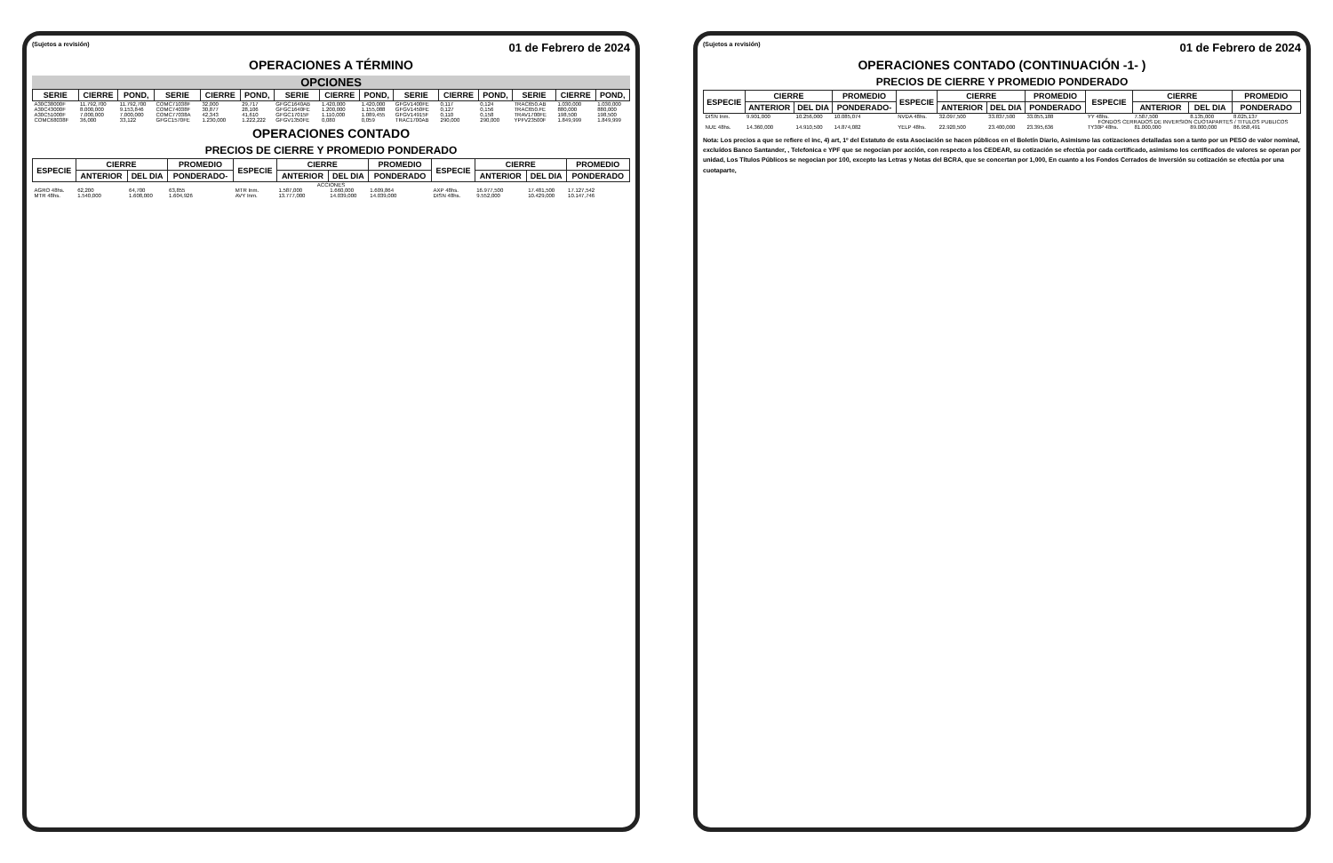(Sujetos a revisión) 01 de Febrero de 2024
OPERACIONES A TÉRMINO
OPCIONES
| SERIE | CIERRE | POND, | SERIE | CIERRE | POND, | SERIE | CIERRE | POND, | SERIE | CIERRE | POND, | SERIE | CIERRE | POND, |
| --- | --- | --- | --- | --- | --- | --- | --- | --- | --- | --- | --- | --- | --- | --- |
| A30C38000F | 11.792,700 | 11.792,700 | COMC71038F | 32,000 | 29,717 | GFGC1640AB | 1.420,000 | 1.420,000 | GFGV1400FE | 0,117 | 0,124 | TRAC650.AB | 1.030,000 | 1.030,000 |
| A30C43000F | 8.000,000 | 9.153,846 | COMC74038F | 30,877 | 28,106 | GFGC1640FE | 1.200,000 | 1.155,088 | GFGV1450FE | 0,127 | 0,156 | TRAC650.FE | 880,000 | 880,000 |
| A30C51000F | 7.000,000 | 7.000,000 | COMC77038A | 42,343 | 41,610 | GFGC17015F | 1.110,000 | 1.089,455 | GFGV14915F | 0,110 | 0,158 | TRAV1700FE | 198,500 | 198,500 |
| COMC68038F | 36,000 | 33,122 | GFGC1570FE | 1.230,000 | 1.222,222 | GFGV1350FE | 0,080 | 0,059 | TRAC1700AB | 290,000 | 290,000 | YPFV23500F | 1.849,999 | 1.849,999 |
OPERACIONES CONTADO
PRECIOS DE CIERRE Y PROMEDIO PONDERADO
| ESPECIE | CIERRE | | PROMEDIO | ESPECIE | CIERRE | | PROMEDIO | ESPECIE | CIERRE | | PROMEDIO |
| --- | --- | --- | --- | --- | --- | --- | --- | --- | --- | --- | --- |
| | ANTERIOR | DEL DIA | PONDERADO- | | ANTERIOR | DEL DIA | PONDERADO | | ANTERIOR | DEL DIA | PONDERADO |
| ACCIONES | | | | | | | | | | | |
| AGRO 48hs. | 62,200 | 64,700 | 63,855 | MTR Inm. | 1.587,000 | 1.660,000 | 1.609,864 | AXP 48hs. | 16.977,500 | 17.481,500 | 17.127,542 |
| MTR 48hs. | 1.540,000 | 1.608,000 | 1.604,926 | AVY Inm. | 13.777,000 | 14.039,000 | 14.039,000 | DISN 48hs. | 9.552,000 | 10.429,000 | 10.147,746 |
(Sujetos a revisión) 01 de Febrero de 2024
OPERACIONES CONTADO (CONTINUACIÓN -1- )
PRECIOS DE CIERRE Y PROMEDIO PONDERADO
| ESPECIE | CIERRE | | PROMEDIO | ESPECIE | CIERRE | | PROMEDIO | ESPECIE | CIERRE | | PROMEDIO |
| --- | --- | --- | --- | --- | --- | --- | --- | --- | --- | --- | --- |
| | ANTERIOR | DEL DIA | PONDERADO- | | ANTERIOR | DEL DIA | PONDERADO | | ANTERIOR | DEL DIA | PONDERADO |
| DISN Inm. | 9.901,000 | 10.256,000 | 10.085,074 | NVDA 48hs. | 32.097,500 | 33.837,500 | 33.055,188 | YY 48hs. | 7.587,500 | 8.135,000 | 8.025,137 |
| | | | | | | | | FONDOS CERRADOS DE INVERSION CUOTAPARTES / TITULOS PUBLICOS | | | |
| NUE 48hs. | 14.360,000 | 14.910,500 | 14.874,082 | YELP 48hs. | 22.920,500 | 23.400,000 | 23.395,636 | TY30P 48hs. | 81.000,000 | 89.000,000 | 86.958,491 |
Nota: Los precios a que se refiere el inc, 4) art, 1º del Estatuto de esta Asociación se hacen públicos en el Boletín Diario, Asimismo las cotizaciones detalladas son a tanto por un PESO de valor nominal, excluídos Banco Santander, , Telefonica e YPF que se negocian por acción, con respecto a los CEDEAR, su cotización se efectúa por cada certificado, asimismo los certificados de valores se operan por unidad, Los Títulos Públicos se negocian por 100, excepto las Letras y Notas del BCRA, que se concertan por 1,000, En cuanto a los Fondos Cerrados de Inversión su cotización se efectúa por una cuotaparte,